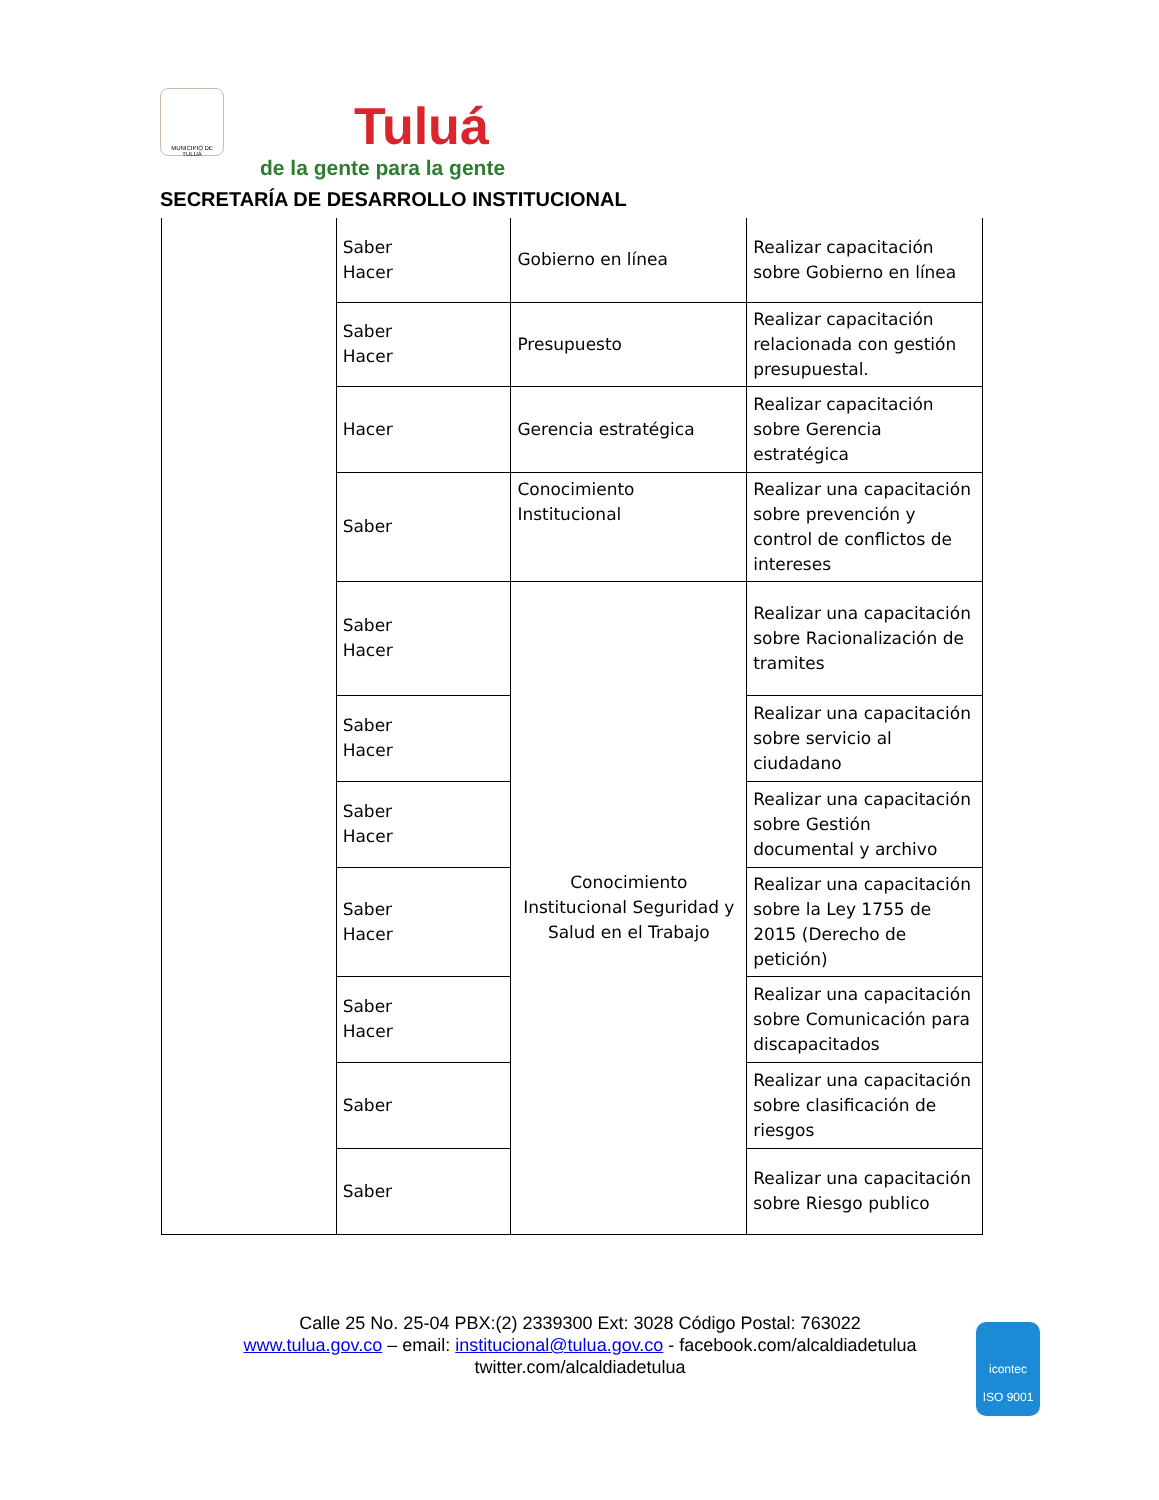MUNICIPIO DE TULUÁ
Tuluá
de la gente para la gente
SECRETARÍA DE DESARROLLO INSTITUCIONAL
| | Saber Hacer | Gobierno en línea | Realizar capacitación sobre Gobierno en línea |
| | Saber Hacer | Presupuesto | Realizar capacitación relacionada con gestión presupuestal. |
| | Hacer | Gerencia estratégica | Realizar capacitación sobre Gerencia estratégica |
| | Saber | Conocimiento Institucional | Realizar una capacitación sobre prevención y control de conflictos de intereses |
| | Saber Hacer | Conocimiento Institucional Seguridad y Salud en el Trabajo | Realizar una capacitación sobre Racionalización de tramites |
| | Saber Hacer | | Realizar una capacitación sobre servicio al ciudadano |
| | Saber Hacer | | Realizar una capacitación sobre Gestión documental y archivo |
| | Saber Hacer | | Realizar una capacitación sobre la Ley 1755 de 2015 (Derecho de petición) |
| | Saber Hacer | | Realizar una capacitación sobre Comunicación para discapacitados |
| | Saber | | Realizar una capacitación sobre clasificación de riesgos |
| | Saber | | Realizar una capacitación sobre Riesgo publico |
Calle 25 No. 25-04 PBX:(2) 2339300 Ext: 3028 Código Postal: 763022
www.tulua.gov.co – email: institucional@tulua.gov.co - facebook.com/alcaldiadetulua
twitter.com/alcaldiadetulua
icontec
ISO 9001